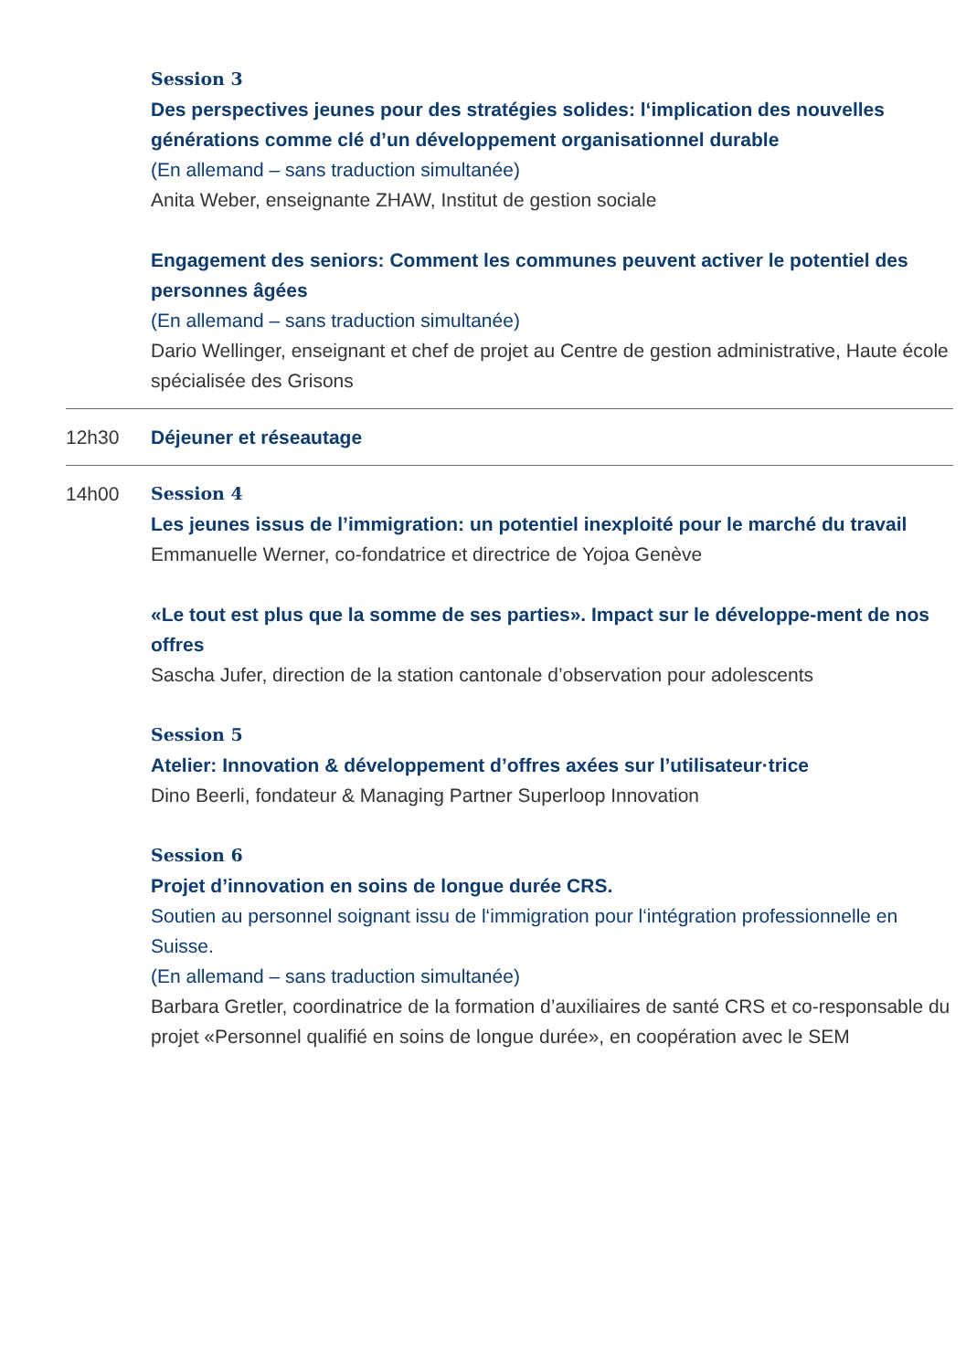Session 3
Des perspectives jeunes pour des stratégies solides: l‘implication des nouvelles générations comme clé d’un développement organisationnel durable
(En allemand – sans traduction simultanée)
Anita Weber, enseignante ZHAW, Institut de gestion sociale
Engagement des seniors: Comment les communes peuvent activer le potentiel des personnes âgées
(En allemand – sans traduction simultanée)
Dario Wellinger, enseignant et chef de projet au Centre de gestion administrative, Haute école spécialisée des Grisons
12h30 Déjeuner et réseautage
14h00 Session 4
Les jeunes issus de l’immigration: un potentiel inexploité pour le marché du travail
Emmanuelle Werner, co-fondatrice et directrice de Yojoa Genève
«Le tout est plus que la somme de ses parties». Impact sur le développe-ment de nos offres
Sascha Jufer, direction de la station cantonale d’observation pour adolescents
Session 5
Atelier: Innovation & développement d’offres axées sur l’utilisateur·trice
Dino Beerli, fondateur & Managing Partner Superloop Innovation
Session 6
Projet d’innovation en soins de longue durée CRS.
Soutien au personnel soignant issu de l‘immigration pour l‘intégration professionnelle en Suisse.
(En allemand – sans traduction simultanée)
Barbara Gretler, coordinatrice de la formation d’auxiliaires de santé CRS et co-responsable du projet «Personnel qualifié en soins de longue durée», en coopération avec le SEM